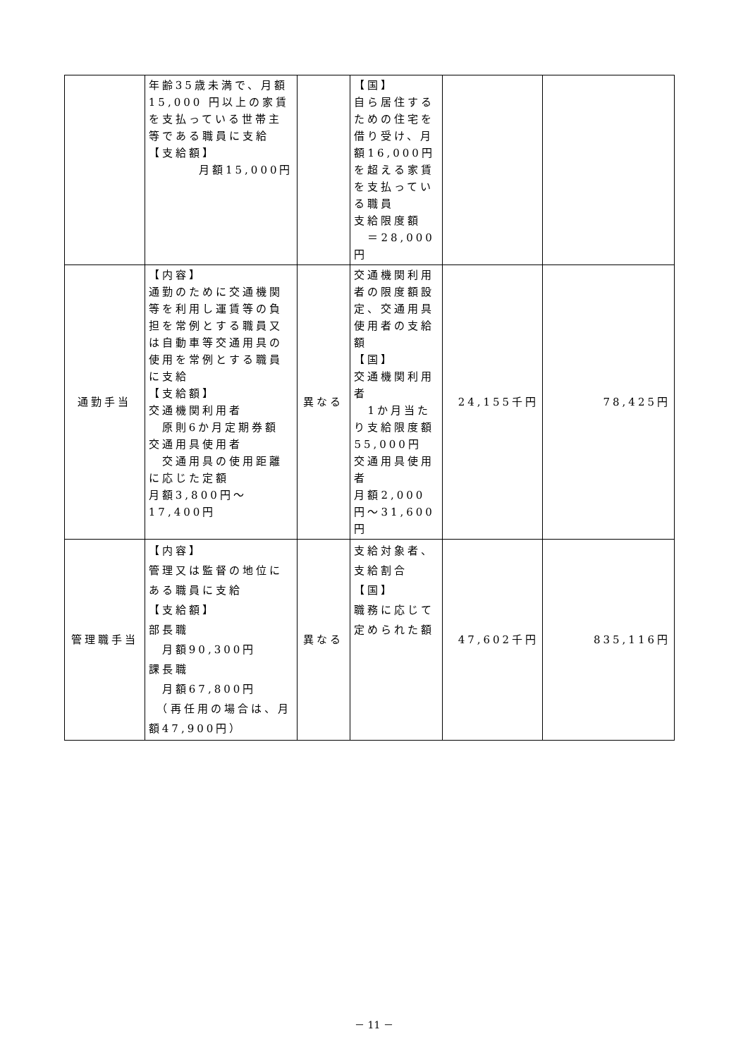| | 年齢35歳未満で、月額15,000 円以上の家賃を支払っている世帯主等である職員に支給 【支給額】 月額15,000円 | | 【国】 自ら居住するための住宅を借り受け、月額16,000円を超える家賃を支払っている職員 支給限度額 ＝28,000円 | | |
| 通勤手当 | 【内容】 通勤のために交通機関等を利用し運賃等の負担を常例とする職員又は自動車等交通用具の使用を常例とする職員に支給 【支給額】 交通機関利用者 原則6か月定期券額 交通用具使用者 交通用具の使用距離に応じた定額 月額3,800円～17,400円 | 異なる | 交通機関利用者の限度額設定、交通用具使用者の支給額 【国】 交通機関利用者 1か月当たり支給限度額55,000円 交通用具使用者 月額2,000円～31,600円 | 24,155千円 | 78,425円 |
| 管理職手当 | 【内容】 管理又は監督の地位にある職員に支給 【支給額】 部長職 月額90,300円 課長職 月額67,800円 （再任用の場合は、月額47,900円） | 異なる | 支給対象者、支給割合 【国】 職務に応じて定められた額 | 47,602千円 | 835,116円 |
－ 11 －